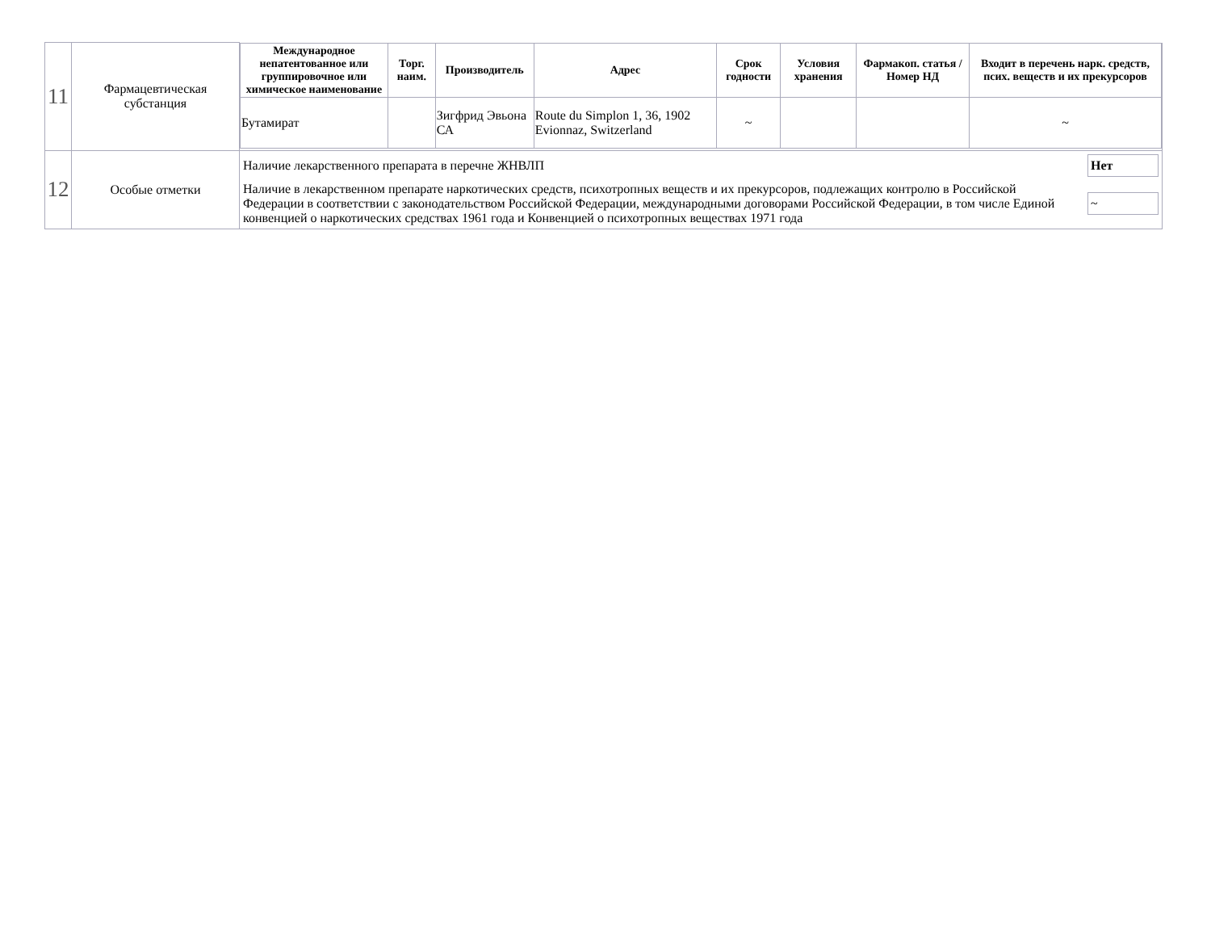| 11 | Фармацевтическая субстанция | / Международное непатентованное или группировочное или химическое наименование / Торг. наим. / Производитель / Адрес / Срок годности / Условия хранения / Фармакоп. статья / Номер НД / Входит в перечень нарк. средств, псих. веществ и их прекурсоров / / --- / --- / --- / --- / --- / --- / --- / --- / / Бутамират / / Зигфрид Эвьона СА / Route du Simplon 1, 36, 1902 Evionnaz, Switzerland / ~ / / / ~ / |
| 12 | Особые отметки | Наличие лекарственного препарата в перечне ЖНВЛП Нет Наличие в лекарственном препарате наркотических средств, психотропных веществ и их прекурсоров, подлежащих контролю в Российской Федерации в соответствии с законодательством Российской Федерации, международными договорами Российской Федерации, в том числе Единой конвенцией о наркотических средствах 1961 года и Конвенцией о психотропных веществах 1971 года ~ |